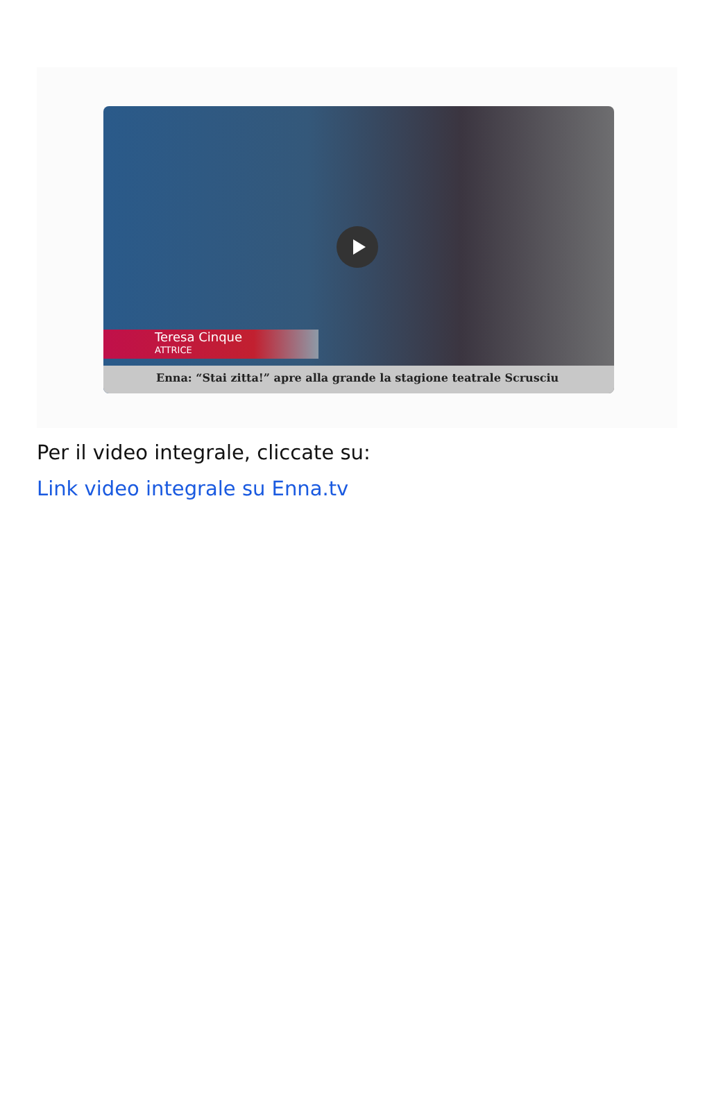Teresa Cinque
ATTRICE
Enna: “Stai zitta!” apre alla grande la stagione teatrale Scrusciu
Per il video integrale, cliccate su:
Link video integrale su Enna.tv